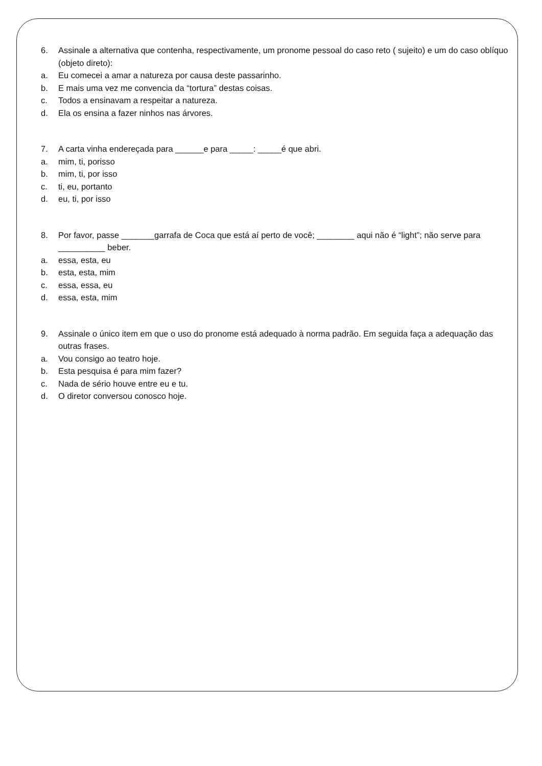6. Assinale a alternativa que contenha, respectivamente, um pronome pessoal do caso reto ( sujeito) e um do caso oblíquo (objeto direto):
a. Eu comecei a amar a natureza por causa deste passarinho.
b. E mais uma vez me convencia da “tortura” destas coisas.
c. Todos a ensinavam a respeitar a natureza.
d. Ela os ensina a fazer ninhos nas árvores.
7. A carta vinha endereçada para ______e para _____: _____é que abri.
a. mim, ti, porisso
b. mim, ti, por isso
c. ti, eu, portanto
d. eu, ti, por isso
8. Por favor, passe _______garrafa de Coca que está aí perto de você; ________ aqui não é “light”; não serve para __________ beber.
a. essa, esta, eu
b. esta, esta, mim
c. essa, essa, eu
d. essa, esta, mim
9. Assinale o único item em que o uso do pronome está adequado à norma padrão. Em seguida faça a adequação das outras frases.
a. Vou consigo ao teatro hoje.
b. Esta pesquisa é para mim fazer?
c. Nada de sério houve entre eu e tu.
d. O diretor conversou conosco hoje.